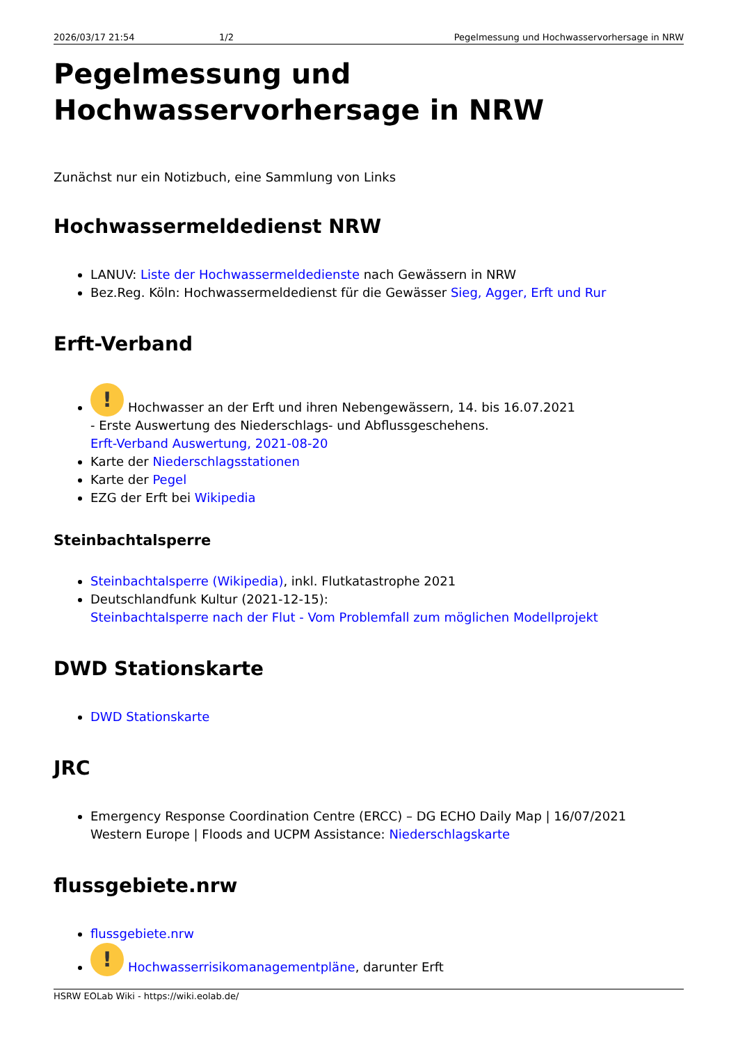2026/03/17 21:54 1/2 Pegelmessung und Hochwasservorhersage in NRW
Pegelmessung und Hochwasservorhersage in NRW
Zunächst nur ein Notizbuch, eine Sammlung von Links
Hochwassermeldedienst NRW
LANUV: Liste der Hochwassermeldedienste nach Gewässern in NRW
Bez.Reg. Köln: Hochwassermeldedienst für die Gewässer Sieg, Agger, Erft und Rur
Erft-Verband
! Hochwasser an der Erft und ihren Nebengewässern, 14. bis 16.07.2021
- Erste Auswertung des Niederschlags- und Abflussgeschehens.
Erft-Verband Auswertung, 2021-08-20
Karte der Niederschlagsstationen
Karte der Pegel
EZG der Erft bei Wikipedia
Steinbachtalsperre
Steinbachtalsperre (Wikipedia), inkl. Flutkatastrophe 2021
Deutschlandfunk Kultur (2021-12-15):
Steinbachtalsperre nach der Flut - Vom Problemfall zum möglichen Modellprojekt
DWD Stationskarte
DWD Stationskarte
JRC
Emergency Response Coordination Centre (ERCC) – DG ECHO Daily Map | 16/07/2021
Western Europe | Floods and UCPM Assistance: Niederschlagskarte
flussgebiete.nrw
flussgebiete.nrw
! Hochwasserrisikomanagementpläne, darunter Erft
HSRW EOLab Wiki - https://wiki.eolab.de/